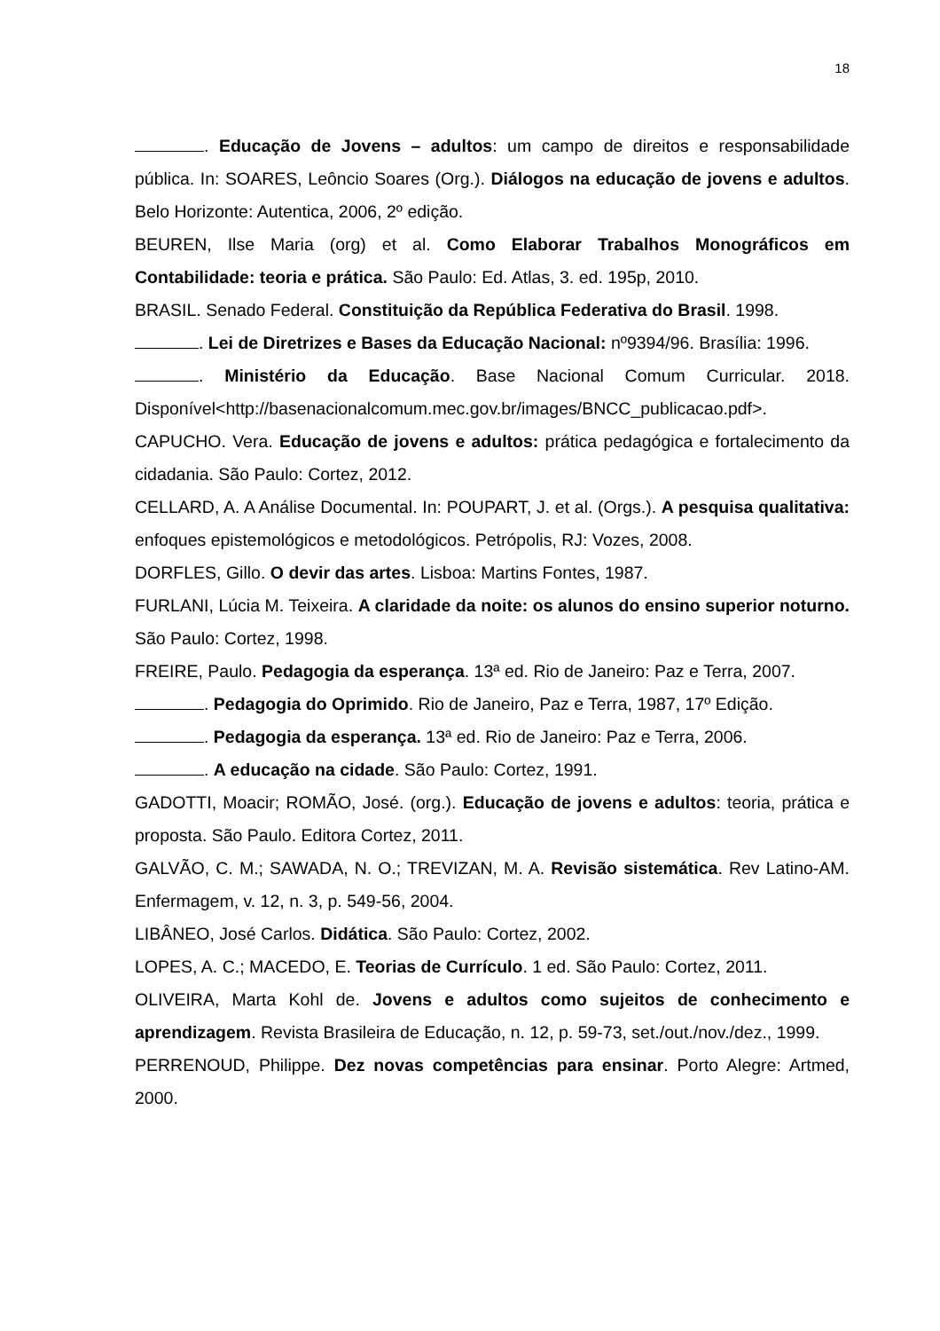18
. Educação de Jovens – adultos: um campo de direitos e responsabilidade pública. In: SOARES, Leôncio Soares (Org.). Diálogos na educação de jovens e adultos. Belo Horizonte: Autentica, 2006, 2º edição.
BEUREN, Ilse Maria (org) et al. Como Elaborar Trabalhos Monográficos em Contabilidade: teoria e prática. São Paulo: Ed. Atlas, 3. ed. 195p, 2010.
BRASIL. Senado Federal. Constituição da República Federativa do Brasil. 1998.
. Lei de Diretrizes e Bases da Educação Nacional: nº9394/96. Brasília: 1996.
. Ministério da Educação. Base Nacional Comum Curricular. 2018. Disponível<http://basenacionalcomum.mec.gov.br/images/BNCC_publicacao.pdf>.
CAPUCHO. Vera. Educação de jovens e adultos: prática pedagógica e fortalecimento da cidadania. São Paulo: Cortez, 2012.
CELLARD, A. A Análise Documental. In: POUPART, J. et al. (Orgs.). A pesquisa qualitativa: enfoques epistemológicos e metodológicos. Petrópolis, RJ: Vozes, 2008.
DORFLES, Gillo. O devir das artes. Lisboa: Martins Fontes, 1987.
FURLANI, Lúcia M. Teixeira. A claridade da noite: os alunos do ensino superior noturno. São Paulo: Cortez, 1998.
FREIRE, Paulo. Pedagogia da esperança. 13ª ed. Rio de Janeiro: Paz e Terra, 2007.
. Pedagogia do Oprimido. Rio de Janeiro, Paz e Terra, 1987, 17º Edição.
. Pedagogia da esperança. 13ª ed. Rio de Janeiro: Paz e Terra, 2006.
. A educação na cidade. São Paulo: Cortez, 1991.
GADOTTI, Moacir; ROMÃO, José. (org.). Educação de jovens e adultos: teoria, prática e proposta. São Paulo. Editora Cortez, 2011.
GALVÃO, C. M.; SAWADA, N. O.; TREVIZAN, M. A. Revisão sistemática. Rev Latino-AM. Enfermagem, v. 12, n. 3, p. 549-56, 2004.
LIBÂNEO, José Carlos. Didática. São Paulo: Cortez, 2002.
LOPES, A. C.; MACEDO, E. Teorias de Currículo. 1 ed. São Paulo: Cortez, 2011.
OLIVEIRA, Marta Kohl de. Jovens e adultos como sujeitos de conhecimento e aprendizagem. Revista Brasileira de Educação, n. 12, p. 59-73, set./out./nov./dez., 1999.
PERRENOUD, Philippe. Dez novas competências para ensinar. Porto Alegre: Artmed, 2000.